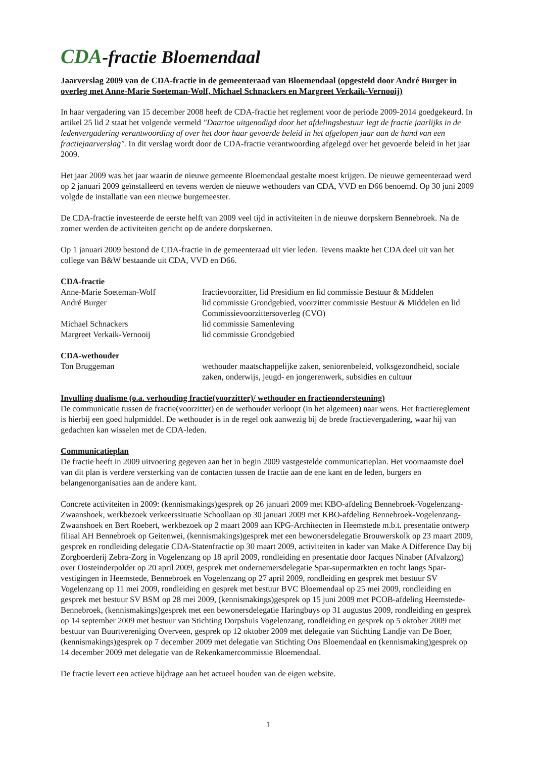CDA-fractie Bloemendaal
Jaarverslag 2009 van de CDA-fractie in de gemeenteraad van Bloemendaal (opgesteld door André Burger in overleg met Anne-Marie Soeteman-Wolf, Michael Schnackers en Margreet Verkaik-Vernooij)
In haar vergadering van 15 december 2008 heeft de CDA-fractie het reglement voor de periode 2009-2014 goedgekeurd. In artikel 25 lid 2 staat het volgende vermeld "Daartoe uitgenodigd door het afdelingsbestuur legt de fractie jaarlijks in de ledenvergadering verantwoording af over het door haar gevoerde beleid in het afgelopen jaar aan de hand van een fractiejaarverslag". In dit verslag wordt door de CDA-fractie verantwoording afgelegd over het gevoerde beleid in het jaar 2009.
Het jaar 2009 was het jaar waarin de nieuwe gemeente Bloemendaal gestalte moest krijgen. De nieuwe gemeenteraad werd op 2 januari 2009 geïnstalleerd en tevens werden de nieuwe wethouders van CDA, VVD en D66 benoemd. Op 30 juni 2009 volgde de installatie van een nieuwe burgemeester.
De CDA-fractie investeerde de eerste helft van 2009 veel tijd in activiteiten in de nieuwe dorpskern Bennebroek. Na de zomer werden de activiteiten gericht op de andere dorpskernen.
Op 1 januari 2009 bestond de CDA-fractie in de gemeenteraad uit vier leden. Tevens maakte het CDA deel uit van het college van B&W bestaande uit CDA, VVD en D66.
CDA-fractie
| Anne-Marie Soeteman-Wolf | fractievoorzitter, lid Presidium en lid commissie Bestuur & Middelen |
| André Burger | lid commissie Grondgebied, voorzitter commissie Bestuur & Middelen en lid Commissievoorzittersoverleg (CVO) |
| Michael Schnackers | lid commissie Samenleving |
| Margreet Verkaik-Vernooij | lid commissie Grondgebied |
CDA-wethouder
| Ton Bruggeman | wethouder maatschappelijke zaken, seniorenbeleid, volksgezondheid, sociale zaken, onderwijs, jeugd- en jongerenwerk, subsidies en cultuur |
Invulling dualisme (o.a. verhouding fractie(voorzitter)/ wethouder en fractieondersteuning)
De communicatie tussen de fractie(voorzitter) en de wethouder verloopt (in het algemeen) naar wens. Het fractiereglement is hierbij een goed hulpmiddel. De wethouder is in de regel ook aanwezig bij de brede fractievergadering, waar hij van gedachten kan wisselen met de CDA-leden.
Communicatieplan
De fractie heeft in 2009 uitvoering gegeven aan het in begin 2009 vastgestelde communicatieplan. Het voornaamste doel van dit plan is verdere versterking van de contacten tussen de fractie aan de ene kant en de leden, burgers en belangenorganisaties aan de andere kant.
Concrete activiteiten in 2009: (kennismakings)gesprek op 26 januari 2009 met KBO-afdeling Bennebroek-Vogelenzang-Zwaanshoek, werkbezoek verkeerssituatie Schoollaan op 30 januari 2009 met KBO-afdeling Bennebroek-Vogelenzang-Zwaanshoek en Bert Roebert, werkbezoek op 2 maart 2009 aan KPG-Architecten in Heemstede m.b.t. presentatie ontwerp filiaal AH Bennebroek op Geitenwei, (kennismakings)gesprek met een bewonersdelegatie Brouwerskolk op 23 maart 2009, gesprek en rondleiding delegatie CDA-Statenfractie op 30 maart 2009, activiteiten in kader van Make A Difference Day bij Zorgboerderij Zebra-Zorg in Vogelenzang op 18 april 2009, rondleiding en presentatie door Jacques Ninaber (Afvalzorg) over Oosteinderpolder op 20 april 2009, gesprek met ondernemersdelegatie Spar-supermarkten en tocht langs Spar-vestigingen in Heemstede, Bennebroek en Vogelenzang op 27 april 2009, rondleiding en gesprek met bestuur SV Vogelenzang op 11 mei 2009, rondleiding en gesprek met bestuur BVC Bloemendaal op 25 mei 2009, rondleiding en gesprek met bestuur SV BSM op 28 mei 2009, (kennismakings)gesprek op 15 juni 2009 met PCOB-afdeling Heemstede-Bennebroek, (kennismakings)gesprek met een bewonersdelegatie Haringbuys op 31 augustus 2009, rondleiding en gesprek op 14 september 2009 met bestuur van Stichting Dorpshuis Vogelenzang, rondleiding en gesprek op 5 oktober 2009 met bestuur van Buurtvereniging Overveen, gesprek op 12 oktober 2009 met delegatie van Stichting Landje van De Boer, (kennismakings)gesprek op 7 december 2009 met delegatie van Stichting Ons Bloemendaal en (kennismaking)gesprek op 14 december 2009 met delegatie van de Rekenkamercommissie Bloemendaal.
De fractie levert een actieve bijdrage aan het actueel houden van de eigen website.
1